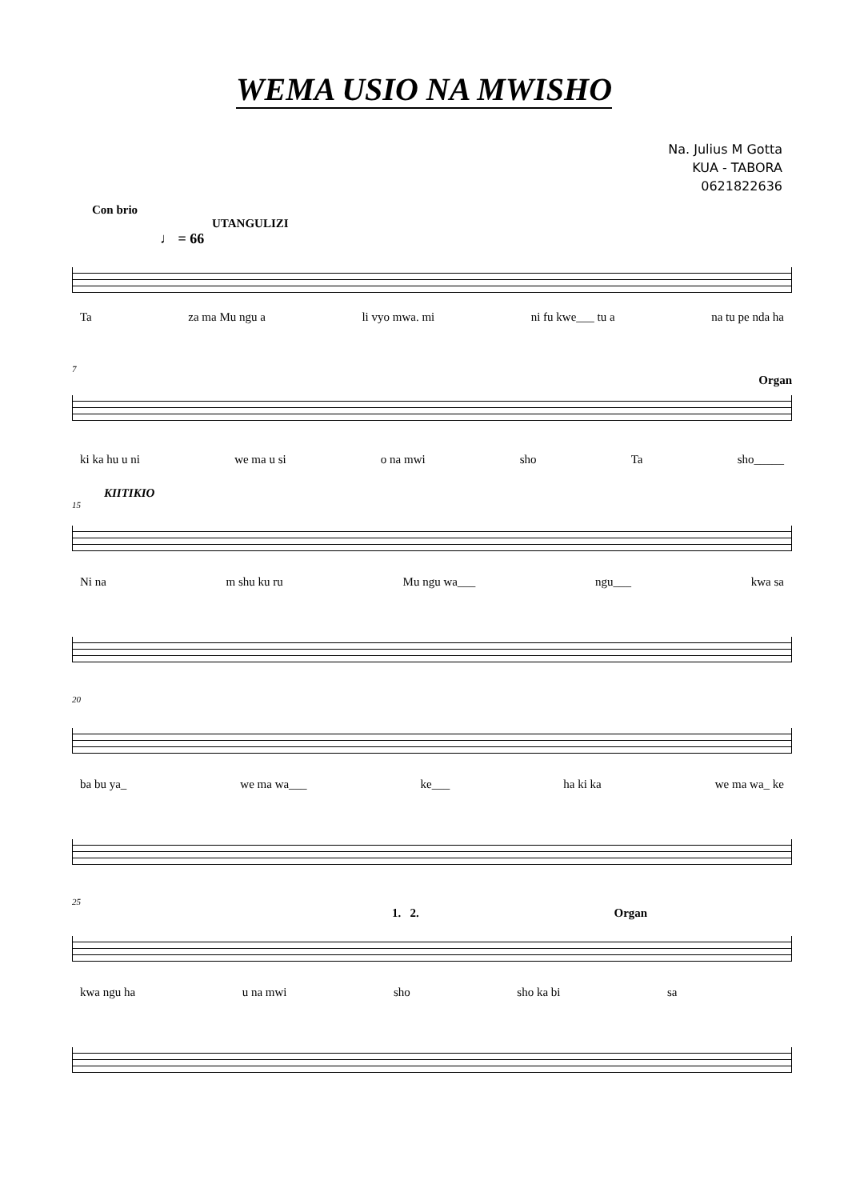WEMA USIO NA MWISHO
Na. Julius M Gotta
KUA - TABORA
0621822636
Con brio
UTANGULIZI
♩ = 66
Ta za ma Mu ngu a li vyo mwa. mi ni fu kwe___ tu a na tu pe nda ha
7
Organ
ki ka hu u ni we ma u si o na mwi sho Ta sho_____
KIITIKIO
15
Ni na m shu ku ru Mu ngu wa___ ngu___ kwa sa
20
ba bu ya_ we ma wa___ ke___ ha ki ka we ma wa_ ke
25
1. 2. Organ
kwa ngu ha u na mwi sho sho ka bi sa